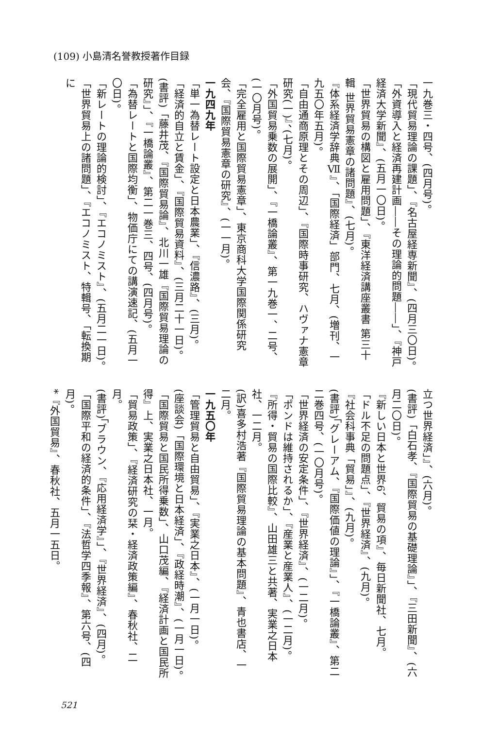(109) 小島清名誉教授著作目録
一九巻三・四号、(四月号)。
「現代貿易理論の課題」、『名古屋経専新聞』、(四月三〇日)。
「外資導入と経済再建計画――その理論的問題――」、『神戸経済大学新聞』、(五月一〇日)。
「世界貿易の構図と雇用問題」、『東洋経済講座叢書 第三十輯 世界貿易憲章の諸問題』、(七月)。
『体系経済学辞典Ⅶ』、「国際経済」部門、七月、(増刊、一九五〇年五月)。
「自由通商原理とその周辺」、『国際時事研究、ハヴァナ憲章研究(一)』、(七月)。
「外国貿易乗数の展開」、『一橋論叢』、第一九巻一、二号、(一〇月号)。
「完全雇用と国際貿易憲章」、東京商科大学国際関係研究会、『国際貿易憲章の研究』、(一一月)。
一九四九年
「単一為替レート設定と日本農業」、『信濃路』、(三月)。
「経済的自立と賃金」、『国際貿易資料』、(三月二十一日)。
(書評)「藤井茂、『国際貿易論』、北川一雄『国際貿易理論の研究』」、『一橋論叢』、第二一巻三、四号、(四月号)。
「為替レートと国際均衡」、物価庁にての講演速記、(五月一〇日)。
「新レートの理論的検討」、『エコノミスト』、(五月二一日)。
「世界貿易上の諸問題」、『エコノミスト、特輯号、「転換期に
立つ世界経済」』、(六月)。
(書評)「白石孝、『国際貿易の基礎理論』」、『三田新聞』、(六月二〇日)。
『新しい日本と世界6、貿易の項』、毎日新聞社、七月。
「ドル不足の問題点」、『世界経済』、(九月)。
『社会科事典「貿易」』、(九月)。
(書評)「グレーアム、『国際価値の理論』」、『一橋論叢』、第二二巻四号、(一〇月号)。
「世界経済の安定条件」、『世界経済』、(一二月)。
「ポンドは維持されるか」、『産業と産業人』、(一二月)。
『所得・貿易の国際比較』、山田雄三と共著、実業之日本社、一二月。
(訳)喜多村浩著『国際貿易理論の基本問題』、青也書店、一二月。
一九五〇年
「管理貿易と自由貿易」、『実業之日本』、(一月一日)。
(座談会)「国際環境と日本経済」、『政経時潮』、(一月一日)。
「国際貿易と国民所得乗数」、山口茂編、『経済計画と国民所得』上、実業之日本社、一月。
「貿易政策」、『経済研究の栞・経済政策編』、春秋社、二月。
(書評)「ブラウン、『応用経済学』」、『世界経済』、(四月)。
「国際平和の経済的条件」、『法哲学四季報』、第六号、(四月)。
*『外国貿易』、春秋社、五月一五日。
521